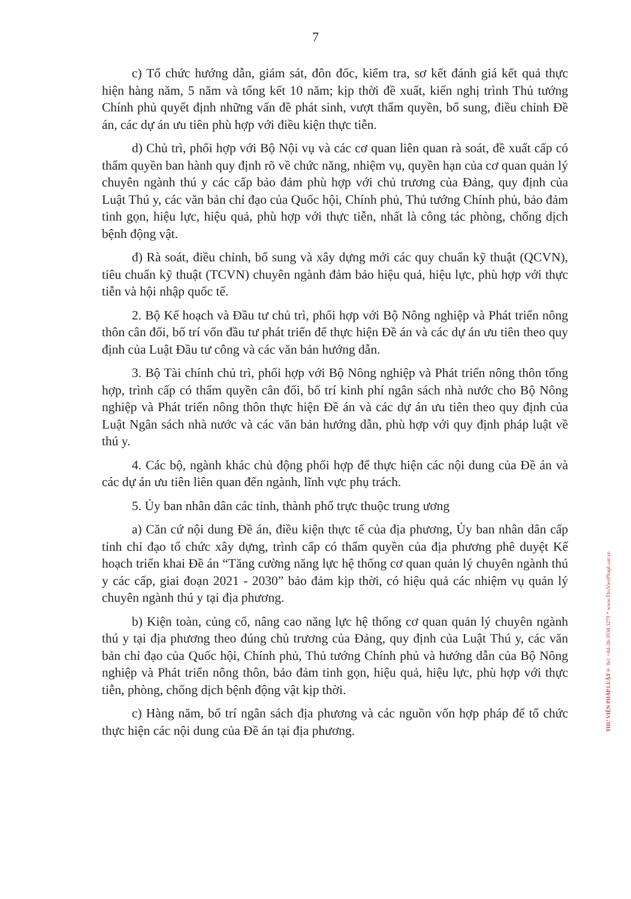7
c) Tổ chức hướng dẫn, giám sát, đôn đốc, kiểm tra, sơ kết đánh giá kết quả thực hiện hàng năm, 5 năm và tổng kết 10 năm; kịp thời đề xuất, kiến nghị trình Thủ tướng Chính phủ quyết định những vấn đề phát sinh, vượt thẩm quyền, bổ sung, điều chỉnh Đề án, các dự án ưu tiên phù hợp với điều kiện thực tiễn.
d) Chủ trì, phối hợp với Bộ Nội vụ và các cơ quan liên quan rà soát, đề xuất cấp có thẩm quyền ban hành quy định rõ về chức năng, nhiệm vụ, quyền hạn của cơ quan quản lý chuyên ngành thú y các cấp bảo đảm phù hợp với chủ trương của Đảng, quy định của Luật Thú y, các văn bản chỉ đạo của Quốc hội, Chính phủ, Thủ tướng Chính phủ, bảo đảm tinh gọn, hiệu lực, hiệu quả, phù hợp với thực tiễn, nhất là công tác phòng, chống dịch bệnh động vật.
đ) Rà soát, điều chỉnh, bổ sung và xây dựng mới các quy chuẩn kỹ thuật (QCVN), tiêu chuẩn kỹ thuật (TCVN) chuyên ngành đảm bảo hiệu quả, hiệu lực, phù hợp với thực tiễn và hội nhập quốc tế.
2. Bộ Kế hoạch và Đầu tư chủ trì, phối hợp với Bộ Nông nghiệp và Phát triển nông thôn cân đối, bố trí vốn đầu tư phát triển để thực hiện Đề án và các dự án ưu tiên theo quy định của Luật Đầu tư công và các văn bản hướng dẫn.
3. Bộ Tài chính chủ trì, phối hợp với Bộ Nông nghiệp và Phát triển nông thôn tổng hợp, trình cấp có thẩm quyền cân đối, bố trí kinh phí ngân sách nhà nước cho Bộ Nông nghiệp và Phát triển nông thôn thực hiện Đề án và các dự án ưu tiên theo quy định của Luật Ngân sách nhà nước và các văn bản hướng dẫn, phù hợp với quy định pháp luật về thú y.
4. Các bộ, ngành khác chủ động phối hợp để thực hiện các nội dung của Đề án và các dự án ưu tiên liên quan đến ngành, lĩnh vực phụ trách.
5. Ủy ban nhân dân các tỉnh, thành phố trực thuộc trung ương
a) Căn cứ nội dung Đề án, điều kiện thực tế của địa phương, Ủy ban nhân dân cấp tỉnh chỉ đạo tổ chức xây dựng, trình cấp có thẩm quyền của địa phương phê duyệt Kế hoạch triển khai Đề án “Tăng cường năng lực hệ thống cơ quan quản lý chuyên ngành thú y các cấp, giai đoạn 2021 - 2030” bảo đảm kịp thời, có hiệu quả các nhiệm vụ quản lý chuyên ngành thú y tại địa phương.
b) Kiện toàn, củng cố, nâng cao năng lực hệ thống cơ quan quản lý chuyên ngành thú y tại địa phương theo đúng chủ trương của Đảng, quy định của Luật Thú y, các văn bản chỉ đạo của Quốc hội, Chính phủ, Thủ tướng Chính phủ và hướng dẫn của Bộ Nông nghiệp và Phát triển nông thôn, bảo đảm tinh gọn, hiệu quả, hiệu lực, phù hợp với thực tiễn, phòng, chống dịch bệnh động vật kịp thời.
c) Hàng năm, bố trí ngân sách địa phương và các nguồn vốn hợp pháp để tổ chức thực hiện các nội dung của Đề án tại địa phương.
THƯ VIỆN PHÁP LUẬT® Tel: +84-28-3930 3279 * www.ThuVienPhapLuat.vn